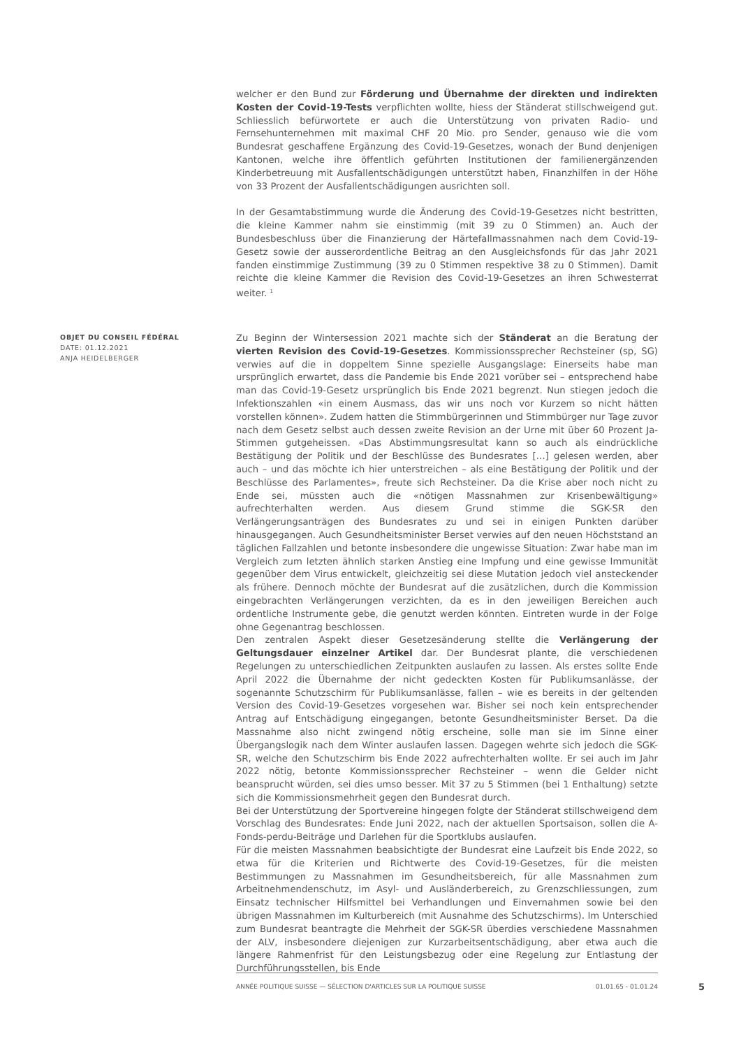welcher er den Bund zur Förderung und Übernahme der direkten und indirekten Kosten der Covid-19-Tests verpflichten wollte, hiess der Ständerat stillschweigend gut. Schliesslich befürwortete er auch die Unterstützung von privaten Radio- und Fernsehunternehmen mit maximal CHF 20 Mio. pro Sender, genauso wie die vom Bundesrat geschaffene Ergänzung des Covid-19-Gesetzes, wonach der Bund denjenigen Kantonen, welche ihre öffentlich geführten Institutionen der familienergänzenden Kinderbetreuung mit Ausfallentschädigungen unterstützt haben, Finanzhilfen in der Höhe von 33 Prozent der Ausfallentschädigungen ausrichten soll.
In der Gesamtabstimmung wurde die Änderung des Covid-19-Gesetzes nicht bestritten, die kleine Kammer nahm sie einstimmig (mit 39 zu 0 Stimmen) an. Auch der Bundesbeschluss über die Finanzierung der Härtefallmassnahmen nach dem Covid-19-Gesetz sowie der ausserordentliche Beitrag an den Ausgleichsfonds für das Jahr 2021 fanden einstimmige Zustimmung (39 zu 0 Stimmen respektive 38 zu 0 Stimmen). Damit reichte die kleine Kammer die Revision des Covid-19-Gesetzes an ihren Schwesterrat weiter. <sup>1</sup>
OBJET DU CONSEIL FÉDÉRAL
DATE: 01.12.2021
ANJA HEIDELBERGER
Zu Beginn der Wintersession 2021 machte sich der Ständerat an die Beratung der vierten Revision des Covid-19-Gesetzes. Kommissionssprecher Rechsteiner (sp, SG) verwies auf die in doppeltem Sinne spezielle Ausgangslage: Einerseits habe man ursprünglich erwartet, dass die Pandemie bis Ende 2021 vorüber sei – entsprechend habe man das Covid-19-Gesetz ursprünglich bis Ende 2021 begrenzt. Nun stiegen jedoch die Infektionszahlen «in einem Ausmass, das wir uns noch vor Kurzem so nicht hätten vorstellen können». Zudem hatten die Stimmbürgerinnen und Stimmbürger nur Tage zuvor nach dem Gesetz selbst auch dessen zweite Revision an der Urne mit über 60 Prozent Ja-Stimmen gutgeheissen. «Das Abstimmungsresultat kann so auch als eindrückliche Bestätigung der Politik und der Beschlüsse des Bundesrates […] gelesen werden, aber auch – und das möchte ich hier unterstreichen – als eine Bestätigung der Politik und der Beschlüsse des Parlamentes», freute sich Rechsteiner. Da die Krise aber noch nicht zu Ende sei, müssten auch die «nötigen Massnahmen zur Krisenbewältigung» aufrechterhalten werden. Aus diesem Grund stimme die SGK-SR den Verlängerungsanträgen des Bundesrates zu und sei in einigen Punkten darüber hinausgegangen. Auch Gesundheitsminister Berset verwies auf den neuen Höchststand an täglichen Fallzahlen und betonte insbesondere die ungewisse Situation: Zwar habe man im Vergleich zum letzten ähnlich starken Anstieg eine Impfung und eine gewisse Immunität gegenüber dem Virus entwickelt, gleichzeitig sei diese Mutation jedoch viel ansteckender als frühere. Dennoch möchte der Bundesrat auf die zusätzlichen, durch die Kommission eingebrachten Verlängerungen verzichten, da es in den jeweiligen Bereichen auch ordentliche Instrumente gebe, die genutzt werden könnten. Eintreten wurde in der Folge ohne Gegenantrag beschlossen.
Den zentralen Aspekt dieser Gesetzesänderung stellte die Verlängerung der Geltungsdauer einzelner Artikel dar. Der Bundesrat plante, die verschiedenen Regelungen zu unterschiedlichen Zeitpunkten auslaufen zu lassen. Als erstes sollte Ende April 2022 die Übernahme der nicht gedeckten Kosten für Publikumsanlässe, der sogenannte Schutzschirm für Publikumsanlässe, fallen – wie es bereits in der geltenden Version des Covid-19-Gesetzes vorgesehen war. Bisher sei noch kein entsprechender Antrag auf Entschädigung eingegangen, betonte Gesundheitsminister Berset. Da die Massnahme also nicht zwingend nötig erscheine, solle man sie im Sinne einer Übergangslogik nach dem Winter auslaufen lassen. Dagegen wehrte sich jedoch die SGK-SR, welche den Schutzschirm bis Ende 2022 aufrechterhalten wollte. Er sei auch im Jahr 2022 nötig, betonte Kommissionssprecher Rechsteiner – wenn die Gelder nicht beansprucht würden, sei dies umso besser. Mit 37 zu 5 Stimmen (bei 1 Enthaltung) setzte sich die Kommissionsmehrheit gegen den Bundesrat durch.
Bei der Unterstützung der Sportvereine hingegen folgte der Ständerat stillschweigend dem Vorschlag des Bundesrates: Ende Juni 2022, nach der aktuellen Sportsaison, sollen die A-Fonds-perdu-Beiträge und Darlehen für die Sportklubs auslaufen.
Für die meisten Massnahmen beabsichtigte der Bundesrat eine Laufzeit bis Ende 2022, so etwa für die Kriterien und Richtwerte des Covid-19-Gesetzes, für die meisten Bestimmungen zu Massnahmen im Gesundheitsbereich, für alle Massnahmen zum Arbeitnehmendenschutz, im Asyl- und Ausländerbereich, zu Grenzschliessungen, zum Einsatz technischer Hilfsmittel bei Verhandlungen und Einvernahmen sowie bei den übrigen Massnahmen im Kulturbereich (mit Ausnahme des Schutzschirms). Im Unterschied zum Bundesrat beantragte die Mehrheit der SGK-SR überdies verschiedene Massnahmen der ALV, insbesondere diejenigen zur Kurzarbeitsentschädigung, aber etwa auch die längere Rahmenfrist für den Leistungsbezug oder eine Regelung zur Entlastung der Durchführungsstellen, bis Ende
ANNÉE POLITIQUE SUISSE — SÉLECTION D'ARTICLES SUR LA POLITIQUE SUISSE 01.01.65 - 01.01.24
5